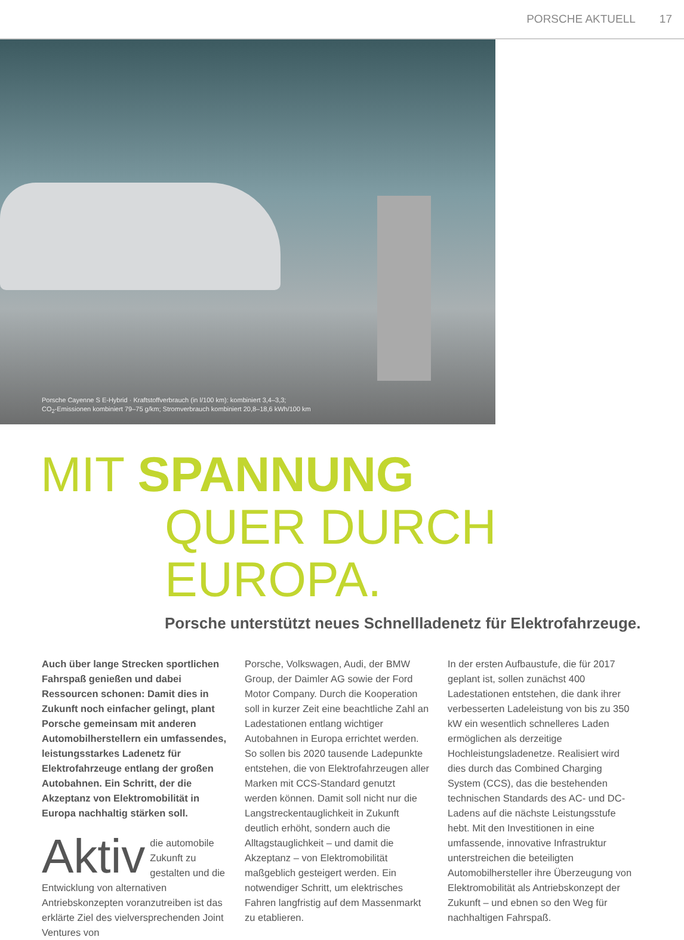PORSCHE AKTUELL 17
Porsche Cayenne S E-Hybrid · Kraftstoffverbrauch (in l/100 km): kombiniert 3,4–3,3;
CO<sub>2</sub>-Emissionen kombiniert 79–75 g/km; Stromverbrauch kombiniert 20,8–18,6 kWh/100 km
MIT SPANNUNG
QUER DURCH EUROPA.
Porsche unterstützt neues Schnellladenetz für Elektrofahrzeuge.
Auch über lange Strecken sportlichen Fahrspaß genießen und dabei Ressourcen schonen: Damit dies in Zukunft noch einfacher gelingt, plant Porsche gemeinsam mit anderen Automobilherstellern ein umfassendes, leistungsstarkes Ladenetz für Elektrofahrzeuge entlang der großen Autobahnen. Ein Schritt, der die Akzeptanz von Elektromobilität in Europa nachhaltig stärken soll.
Aktiv die automobile Zukunft zu gestalten und die Entwicklung von alternativen Antriebskonzepten voranzutreiben ist das erklärte Ziel des vielversprechenden Joint Ventures von
Porsche, Volkswagen, Audi, der BMW Group, der Daimler AG sowie der Ford Motor Company. Durch die Kooperation soll in kurzer Zeit eine beachtliche Zahl an Ladestationen entlang wichtiger Autobahnen in Europa errichtet werden. So sollen bis 2020 tausende Ladepunkte entstehen, die von Elektrofahrzeugen aller Marken mit CCS-Standard genutzt werden können. Damit soll nicht nur die Langstreckentauglichkeit in Zukunft deutlich erhöht, sondern auch die Alltagstauglichkeit – und damit die Akzeptanz – von Elektromobilität maßgeblich gesteigert werden. Ein notwendiger Schritt, um elektrisches Fahren langfristig auf dem Massenmarkt zu etablieren.
In der ersten Aufbaustufe, die für 2017 geplant ist, sollen zunächst 400 Ladestationen entstehen, die dank ihrer verbesserten Ladeleistung von bis zu 350 kW ein wesentlich schnelleres Laden ermöglichen als derzeitige Hochleistungsladenetze. Realisiert wird dies durch das Combined Charging System (CCS), das die bestehenden technischen Standards des AC- und DC-Ladens auf die nächste Leistungsstufe hebt. Mit den Investitionen in eine umfassende, innovative Infrastruktur unterstreichen die beteiligten Automobilhersteller ihre Überzeugung von Elektromobilität als Antriebskonzept der Zukunft – und ebnen so den Weg für nachhaltigen Fahrspaß.